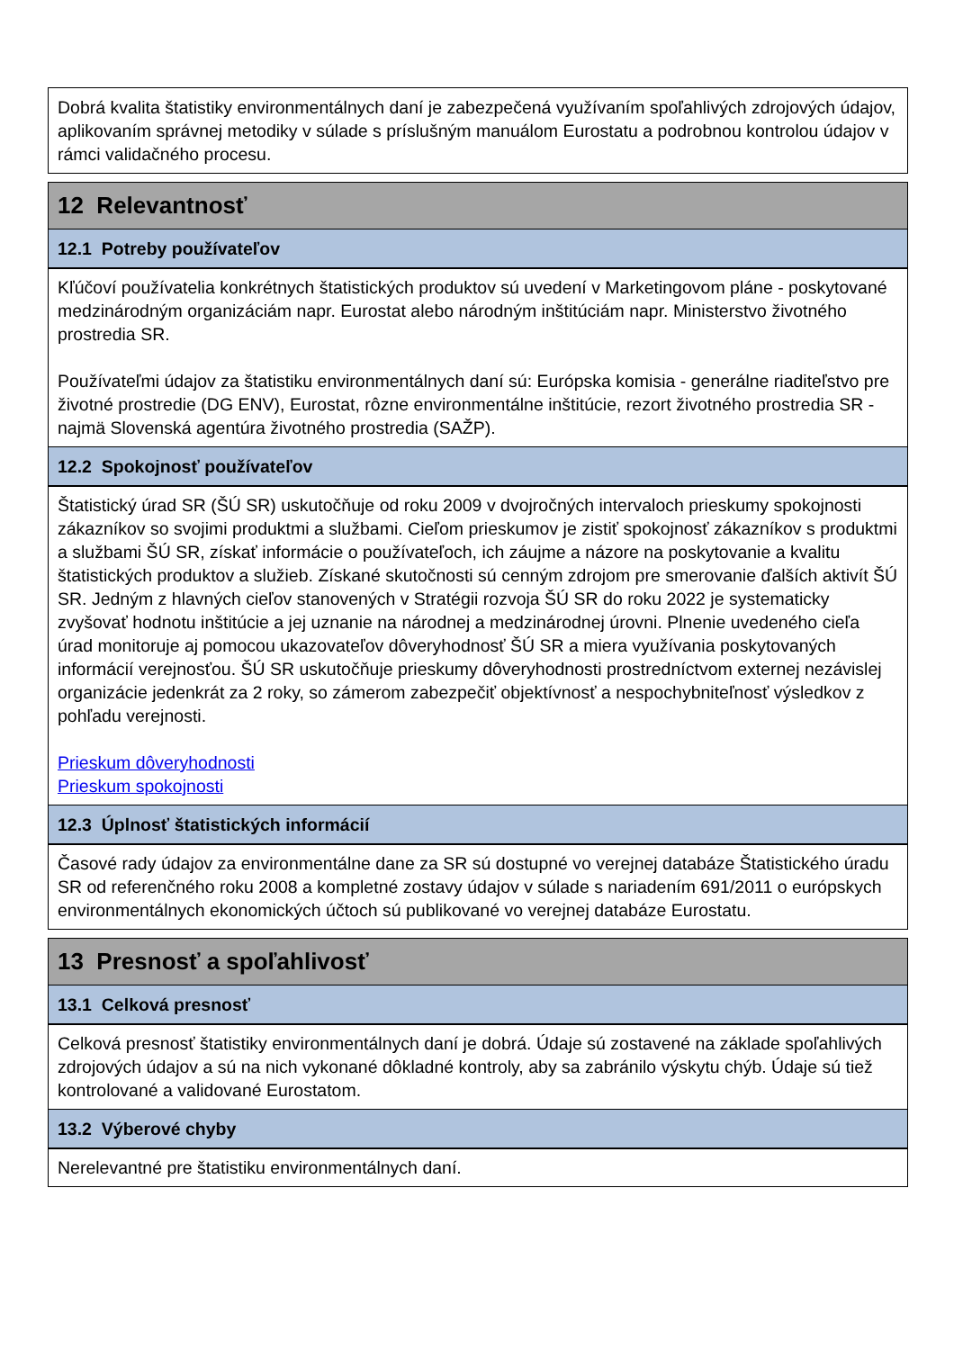Dobrá kvalita štatistiky environmentálnych daní je zabezpečená využívaním spoľahlivých zdrojových údajov, aplikovaním správnej metodiky v súlade s príslušným manuálom Eurostatu a podrobnou kontrolou údajov v rámci validačného procesu.
12 Relevantnosť
12.1 Potreby používateľov
Kľúčoví používatelia konkrétnych štatistických produktov sú uvedení v Marketingovom pláne - poskytované medzinárodným organizáciám napr. Eurostat alebo národným inštitúciám napr. Ministerstvo životného prostredia SR.
Používateľmi údajov za štatistiku environmentálnych daní sú: Európska komisia - generálne riaditeľstvo pre životné prostredie (DG ENV), Eurostat, rôzne environmentálne inštitúcie, rezort životného prostredia SR - najmä Slovenská agentúra životného prostredia (SAŽP).
12.2 Spokojnosť používateľov
Štatistický úrad SR (ŠÚ SR) uskutočňuje od roku 2009 v dvojročných intervaloch prieskumy spokojnosti zákazníkov so svojimi produktmi a službami. Cieľom prieskumov je zistiť spokojnosť zákazníkov s produktmi a službami ŠÚ SR, získať informácie o používateľoch, ich záujme a názore na poskytovanie a kvalitu štatistických produktov a služieb. Získané skutočnosti sú cenným zdrojom pre smerovanie ďalších aktivít ŠÚ SR. Jedným z hlavných cieľov stanovených v Stratégii rozvoja ŠÚ SR do roku 2022 je systematicky zvyšovať hodnotu inštitúcie a jej uznanie na národnej a medzinárodnej úrovni. Plnenie uvedeného cieľa úrad monitoruje aj pomocou ukazovateľov dôveryhodnosť ŠÚ SR a miera využívania poskytovaných informácií verejnosťou. ŠÚ SR uskutočňuje prieskumy dôveryhodnosti prostredníctvom externej nezávislej organizácie jedenkrát za 2 roky, so zámerom zabezpečiť objektívnosť a nespochybniteľnosť výsledkov z pohľadu verejnosti.
Prieskum dôveryhodnosti
Prieskum spokojnosti
12.3 Úplnosť štatistických informácií
Časové rady údajov za environmentálne dane za SR sú dostupné vo verejnej databáze Štatistického úradu SR od referenčného roku 2008 a kompletné zostavy údajov v súlade s nariadením 691/2011 o európskych environmentálnych ekonomických účtoch sú publikované vo verejnej databáze Eurostatu.
13 Presnosť a spoľahlivosť
13.1 Celková presnosť
Celková presnosť štatistiky environmentálnych daní je dobrá. Údaje sú zostavené na základe spoľahlivých zdrojových údajov a sú na nich vykonané dôkladné kontroly, aby sa zabránilo výskytu chýb. Údaje sú tiež kontrolované a validované Eurostatom.
13.2 Výberové chyby
Nerelevantné pre štatistiku environmentálnych daní.